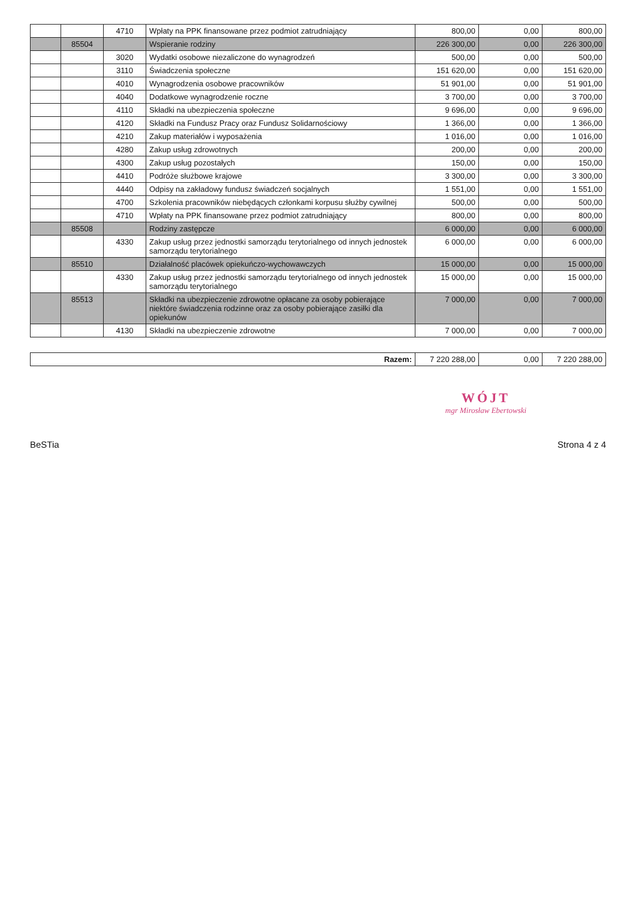| | | 4710 | Wpłaty na PPK finansowane przez podmiot zatrudniający | 800,00 | 0,00 | 800,00 |
| | 85504 | | Wspieranie rodziny | 226 300,00 | 0,00 | 226 300,00 |
| | | 3020 | Wydatki osobowe niezaliczone do wynagrodzeń | 500,00 | 0,00 | 500,00 |
| | | 3110 | Świadczenia społeczne | 151 620,00 | 0,00 | 151 620,00 |
| | | 4010 | Wynagrodzenia osobowe pracowników | 51 901,00 | 0,00 | 51 901,00 |
| | | 4040 | Dodatkowe wynagrodzenie roczne | 3 700,00 | 0,00 | 3 700,00 |
| | | 4110 | Składki na ubezpieczenia społeczne | 9 696,00 | 0,00 | 9 696,00 |
| | | 4120 | Składki na Fundusz Pracy oraz Fundusz Solidarnościowy | 1 366,00 | 0,00 | 1 366,00 |
| | | 4210 | Zakup materiałów i wyposażenia | 1 016,00 | 0,00 | 1 016,00 |
| | | 4280 | Zakup usług zdrowotnych | 200,00 | 0,00 | 200,00 |
| | | 4300 | Zakup usług pozostałych | 150,00 | 0,00 | 150,00 |
| | | 4410 | Podróże służbowe krajowe | 3 300,00 | 0,00 | 3 300,00 |
| | | 4440 | Odpisy na zakładowy fundusz świadczeń socjalnych | 1 551,00 | 0,00 | 1 551,00 |
| | | 4700 | Szkolenia pracowników niebędących członkami korpusu służby cywilnej | 500,00 | 0,00 | 500,00 |
| | | 4710 | Wpłaty na PPK finansowane przez podmiot zatrudniający | 800,00 | 0,00 | 800,00 |
| | 85508 | | Rodziny zastępcze | 6 000,00 | 0,00 | 6 000,00 |
| | | 4330 | Zakup usług przez jednostki samorządu terytorialnego od innych jednostek samorządu terytorialnego | 6 000,00 | 0,00 | 6 000,00 |
| | 85510 | | Działalność placówek opiekuńczo-wychowawczych | 15 000,00 | 0,00 | 15 000,00 |
| | | 4330 | Zakup usług przez jednostki samorządu terytorialnego od innych jednostek samorządu terytorialnego | 15 000,00 | 0,00 | 15 000,00 |
| | 85513 | | Składki na ubezpieczenie zdrowotne opłacane za osoby pobierające niektóre świadczenia rodzinne oraz za osoby pobierające zasiłki dla opiekunów | 7 000,00 | 0,00 | 7 000,00 |
| | | 4130 | Składki na ubezpieczenie zdrowotne | 7 000,00 | 0,00 | 7 000,00 |
| Razem: | 7 220 288,00 | 0,00 | 7 220 288,00 |
WÓJT
mgr Mirosław Ebertowski
BeSTia Strona 4 z 4